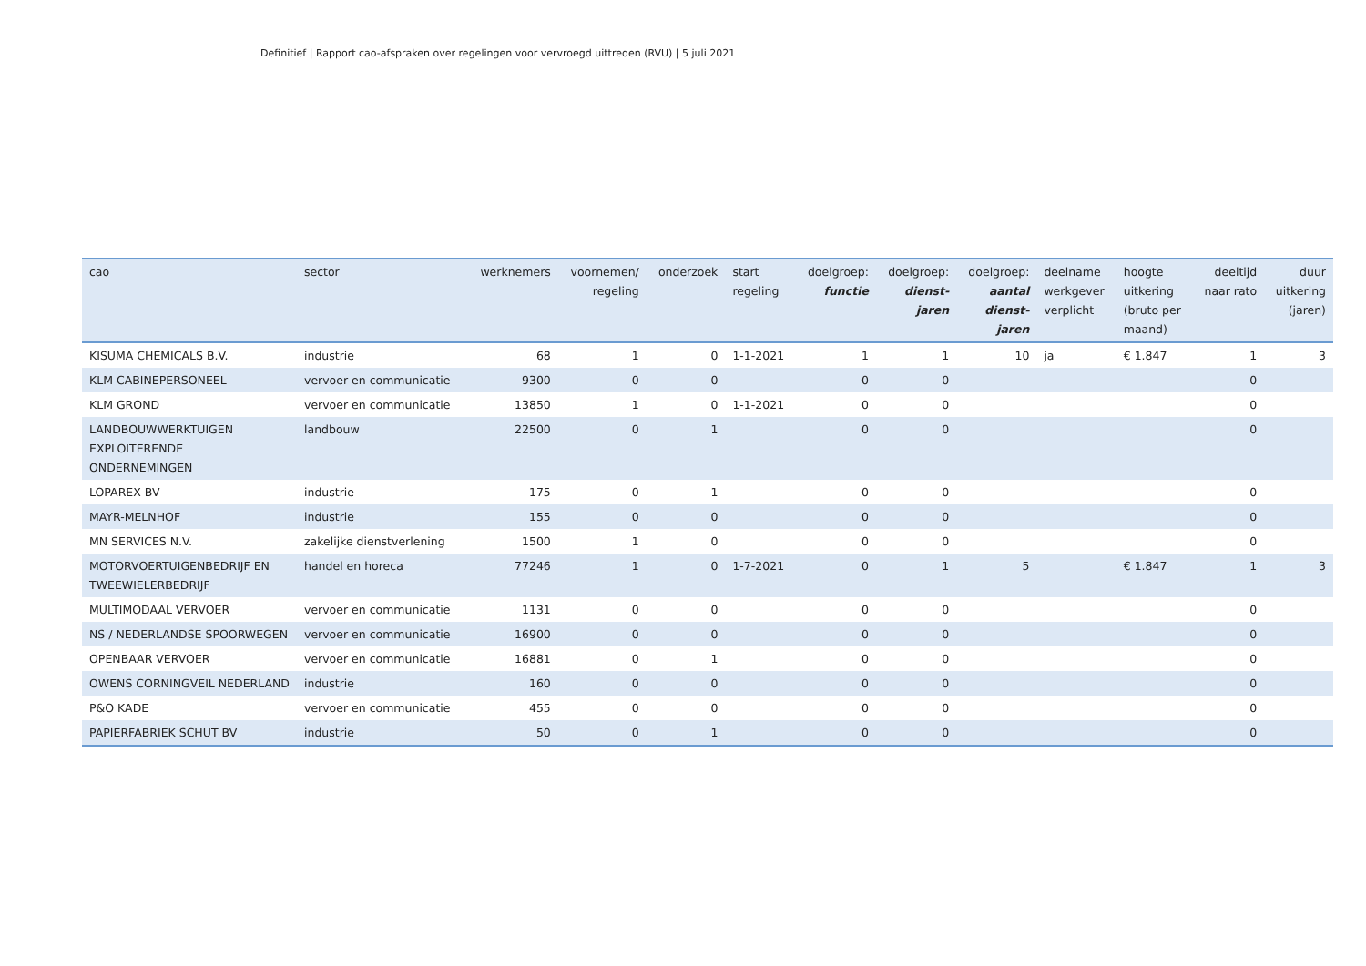Definitief | Rapport cao-afspraken over regelingen voor vervroegd uittreden (RVU) | 5 juli 2021
| cao | sector | werknemers | voornemen/ regeling | onderzoek | start regeling | doelgroep: functie | doelgroep: dienst- jaren | doelgroep: aantal dienst- jaren | deelname werkgever verplicht | hoogte uitkering (bruto per maand) | deeltijd naar rato | duur uitkering (jaren) |
| --- | --- | --- | --- | --- | --- | --- | --- | --- | --- | --- | --- | --- |
| KISUMA CHEMICALS B.V. | industrie | 68 | 1 | 0 | 1-1-2021 | 1 | 1 | 10 | ja | € 1.847 | 1 | 3 |
| KLM CABINEPERSONEEL | vervoer en communicatie | 9300 | 0 | 0 | | 0 | 0 | | | | 0 | |
| KLM GROND | vervoer en communicatie | 13850 | 1 | 0 | 1-1-2021 | 0 | 0 | | | | 0 | |
| LANDBOUWWERKTUIGEN EXPLOITERENDE ONDERNEMINGEN | landbouw | 22500 | 0 | 1 | | 0 | 0 | | | | 0 | |
| LOPAREX BV | industrie | 175 | 0 | 1 | | 0 | 0 | | | | 0 | |
| MAYR-MELNHOF | industrie | 155 | 0 | 0 | | 0 | 0 | | | | 0 | |
| MN SERVICES N.V. | zakelijke dienstverlening | 1500 | 1 | 0 | | 0 | 0 | | | | 0 | |
| MOTORVOERTUIGENBEDRIJF EN TWEEWIELERBEDRIJF | handel en horeca | 77246 | 1 | 0 | 1-7-2021 | 0 | 1 | 5 | | € 1.847 | 1 | 3 |
| MULTIMODAAL VERVOER | vervoer en communicatie | 1131 | 0 | 0 | | 0 | 0 | | | | 0 | |
| NS / NEDERLANDSE SPOORWEGEN | vervoer en communicatie | 16900 | 0 | 0 | | 0 | 0 | | | | 0 | |
| OPENBAAR VERVOER | vervoer en communicatie | 16881 | 0 | 1 | | 0 | 0 | | | | 0 | |
| OWENS CORNINGVEIL NEDERLAND | industrie | 160 | 0 | 0 | | 0 | 0 | | | | 0 | |
| P&O KADE | vervoer en communicatie | 455 | 0 | 0 | | 0 | 0 | | | | 0 | |
| PAPIERFABRIEK SCHUT BV | industrie | 50 | 0 | 1 | | 0 | 0 | | | | 0 | |